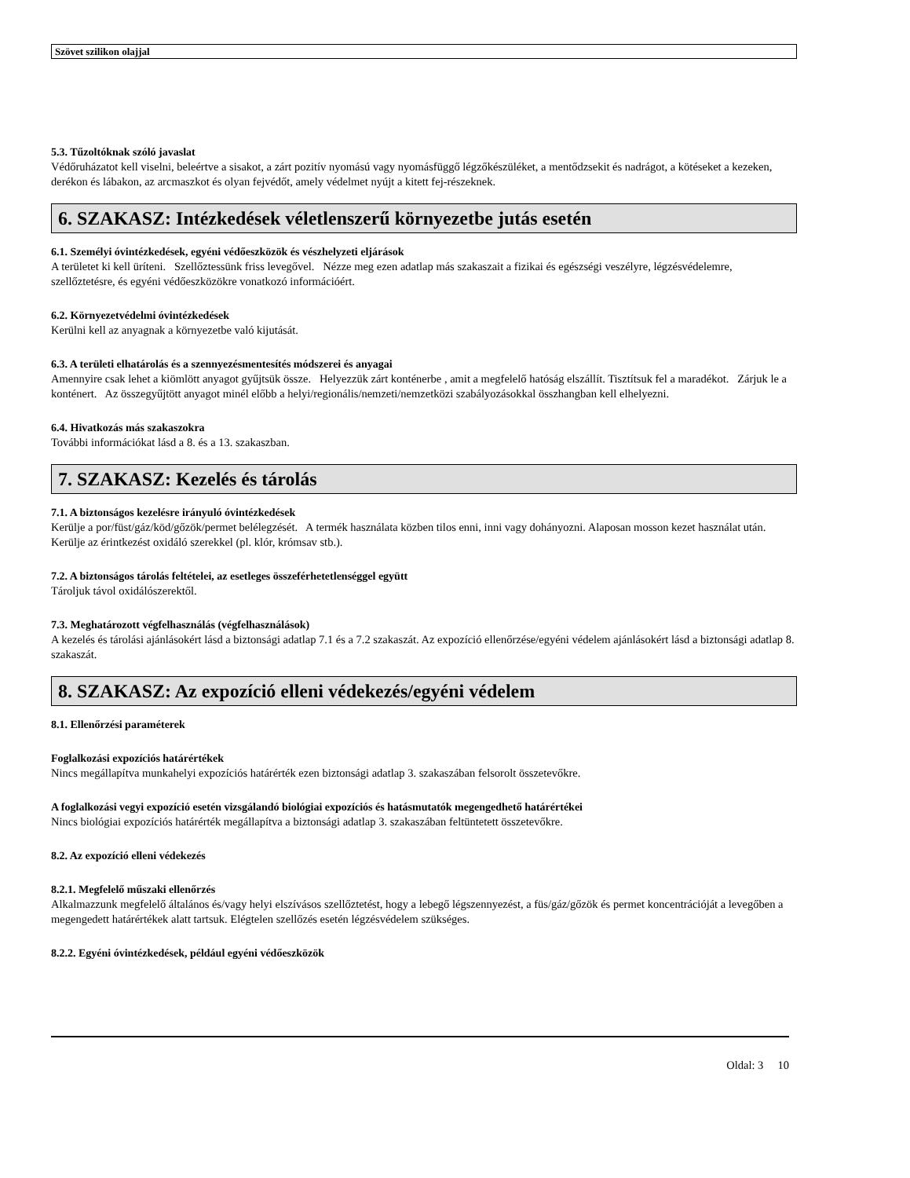Szövet szilikon olajjal
5.3. Tűzoltóknak szóló javaslat
Védőruházatot kell viselni, beleértve a sisakot, a zárt pozitív nyomású vagy nyomásfüggő légzőkészüléket, a mentődzsekit és nadrágot, a kötéseket a kezeken, derékon és lábakon, az arcmaszkot és olyan fejvédőt, amely védelmet nyújt a kitett fej-részeknek.
6. SZAKASZ: Intézkedések véletlenszerű környezetbe jutás esetén
6.1. Személyi óvintézkedések, egyéni védőeszközök és vészhelyzeti eljárások
A területet ki kell üríteni. Szellőztessünk friss levegővel. Nézze meg ezen adatlap más szakaszait a fizikai és egészségi veszélyre, légzésvédelemre, szellőztetésre, és egyéni védőeszközökre vonatkozó információért.
6.2. Környezetvédelmi óvintézkedések
Kerülni kell az anyagnak a környezetbe való kijutását.
6.3. A területi elhatárolás és a szennyezésmentesítés módszerei és anyagai
Amennyire csak lehet a kiömlött anyagot gyűjtsük össze. Helyezzük zárt konténerbe , amit a megfelelő hatóság elszállít. Tisztítsuk fel a maradékot. Zárjuk le a konténert. Az összegyűjtött anyagot minél előbb a helyi/regionális/nemzeti/nemzetközi szabályozásokkal összhangban kell elhelyezni.
6.4. Hivatkozás más szakaszokra
További információkat lásd a 8. és a 13. szakaszban.
7. SZAKASZ: Kezelés és tárolás
7.1. A biztonságos kezelésre irányuló óvintézkedések
Kerülje a por/füst/gáz/köd/gőzök/permet belélegzését. A termék használata közben tilos enni, inni vagy dohányozni. Alaposan mosson kezet használat után. Kerülje az érintkezést oxidáló szerekkel (pl. klór, krómsav stb.).
7.2. A biztonságos tárolás feltételei, az esetleges összeférhetetlenséggel együtt
Tároljuk távol oxidálószerektől.
7.3. Meghatározott végfelhasználás (végfelhasználások)
A kezelés és tárolási ajánlásokért lásd a biztonsági adatlap 7.1 és a 7.2 szakaszát. Az expozíció ellenőrzése/egyéni védelem ajánlásokért lásd a biztonsági adatlap 8. szakaszát.
8. SZAKASZ: Az expozíció elleni védekezés/egyéni védelem
8.1. Ellenőrzési paraméterek
Foglalkozási expozíciós határértékek
Nincs megállapítva munkahelyi expozíciós határérték ezen biztonsági adatlap 3. szakaszában felsorolt összetevőkre.
A foglalkozási vegyi expozíció esetén vizsgálandó biológiai expozíciós és hatásmutatók megengedhető határértékei
Nincs biológiai expozíciós határérték megállapítva a biztonsági adatlap 3. szakaszában feltüntetett összetevőkre.
8.2. Az expozíció elleni védekezés
8.2.1. Megfelelő műszaki ellenőrzés
Alkalmazzunk megfelelő általános és/vagy helyi elszívásos szellőztetést, hogy a lebegő légszennyezést, a füs/gáz/gőzök és permet koncentrációját a levegőben a megengedett határértékek alatt tartsuk. Elégtelen szellőzés esetén légzésvédelem szükséges.
8.2.2. Egyéni óvintézkedések, például egyéni védőeszközök
Oldal: 3 10